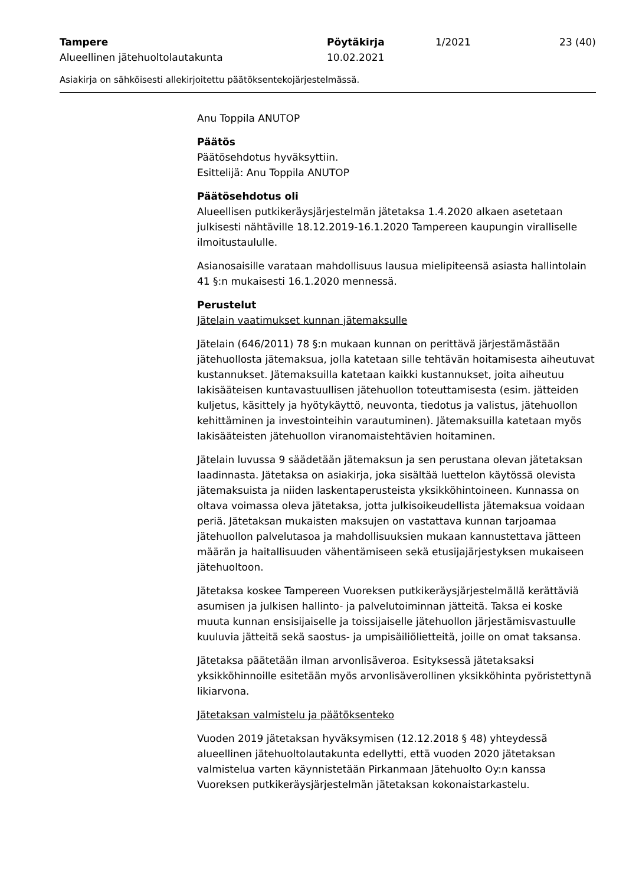Tampere
Alueellinen jätehuoltolautakunta
Pöytäkirja
10.02.2021
1/2021 23 (40)
Asiakirja on sähköisesti allekirjoitettu päätöksentekojärjestelmässä.
Anu Toppila ANUTOP
Päätös
Päätösehdotus hyväksyttiin.
Esittelijä: Anu Toppila ANUTOP
Päätösehdotus oli
Alueellisen putkikeräysjärjestelmän jätetaksa 1.4.2020 alkaen asetetaan julkisesti nähtäville 18.12.2019-16.1.2020 Tampereen kaupungin viralliselle ilmoitustaululle.
Asianosaisille varataan mahdollisuus lausua mielipiteensä asiasta hallintolain 41 §:n mukaisesti 16.1.2020 mennessä.
Perustelut
Jätelain vaatimukset kunnan jätemaksulle
Jätelain (646/2011) 78 §:n mukaan kunnan on perittävä järjestämästään jätehuollosta jätemaksua, jolla katetaan sille tehtävän hoitamisesta aiheutuvat kustannukset. Jätemaksuilla katetaan kaikki kustannukset, joita aiheutuu lakisääteisen kuntavastuullisen jätehuollon toteuttamisesta (esim. jätteiden kuljetus, käsittely ja hyötykäyttö, neuvonta, tiedotus ja valistus, jätehuollon kehittäminen ja investointeihin varautuminen). Jätemaksuilla katetaan myös lakisääteisten jätehuollon viranomaistehtävien hoitaminen.
Jätelain luvussa 9 säädetään jätemaksun ja sen perustana olevan jätetaksan laadinnasta. Jätetaksa on asiakirja, joka sisältää luettelon käytössä olevista jätemaksuista ja niiden laskentaperusteista yksikköhintoineen. Kunnassa on oltava voimassa oleva jätetaksa, jotta julkisoikeudellista jätemaksua voidaan periä. Jätetaksan mukaisten maksujen on vastattava kunnan tarjoamaa jätehuollon palvelutasoa ja mahdollisuuksien mukaan kannustettava jätteen määrän ja haitallisuuden vähentämiseen sekä etusijajärjestyksen mukaiseen jätehuoltoon.
Jätetaksa koskee Tampereen Vuoreksen putkikeräysjärjestelmällä kerättäviä asumisen ja julkisen hallinto- ja palvelutoiminnan jätteitä. Taksa ei koske muuta kunnan ensisijaiselle ja toissijaiselle jätehuollon järjestämisvastuulle kuuluvia jätteitä sekä saostus- ja umpisäiliölietteitä, joille on omat taksansa.
Jätetaksa päätetään ilman arvonlisäveroa. Esityksessä jätetaksaksi yksikköhinnoille esitetään myös arvonlisäverollinen yksikköhinta pyöristettynä likiarvona.
Jätetaksan valmistelu ja päätöksenteko
Vuoden 2019 jätetaksan hyväksymisen (12.12.2018 § 48) yhteydessä alueellinen jätehuoltolautakunta edellytti, että vuoden 2020 jätetaksan valmistelua varten käynnistetään Pirkanmaan Jätehuolto Oy:n kanssa Vuoreksen putkikeräysjärjestelmän jätetaksan kokonaistarkastelu.